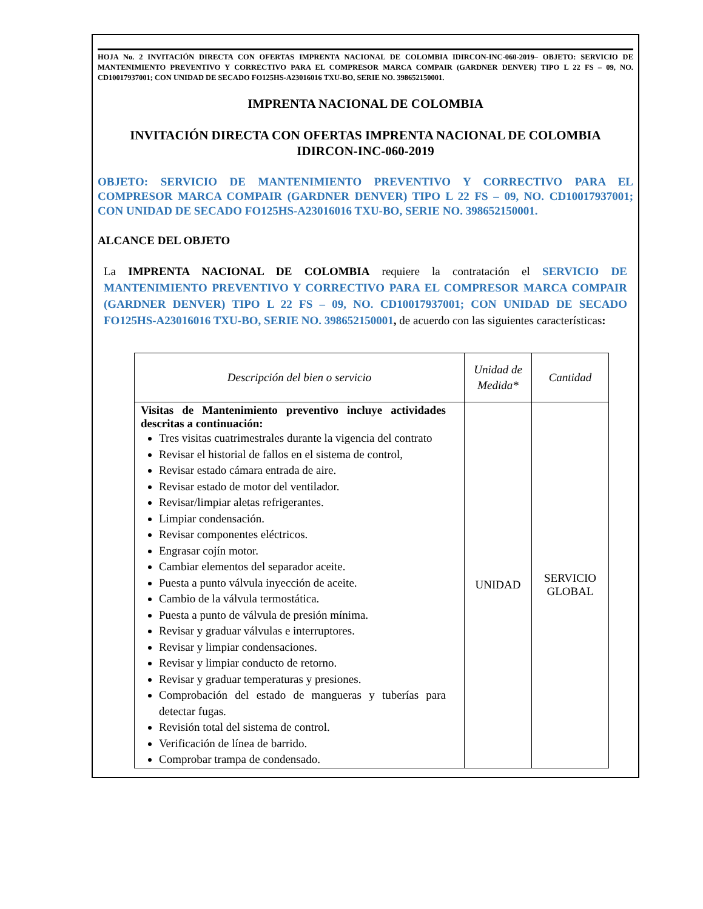HOJA No. 2 INVITACIÓN DIRECTA CON OFERTAS IMPRENTA NACIONAL DE COLOMBIA IDIRCON-INC-060-2019– OBJETO: SERVICIO DE MANTENIMIENTO PREVENTIVO Y CORRECTIVO PARA EL COMPRESOR MARCA COMPAIR (GARDNER DENVER) TIPO L 22 FS – 09, NO. CD10017937001; CON UNIDAD DE SECADO FO125HS-A23016016 TXU-BO, SERIE NO. 398652150001.
IMPRENTA NACIONAL DE COLOMBIA
INVITACIÓN DIRECTA CON OFERTAS IMPRENTA NACIONAL DE COLOMBIA
IDIRCON-INC-060-2019
OBJETO: SERVICIO DE MANTENIMIENTO PREVENTIVO Y CORRECTIVO PARA EL COMPRESOR MARCA COMPAIR (GARDNER DENVER) TIPO L 22 FS – 09, NO. CD10017937001; CON UNIDAD DE SECADO FO125HS-A23016016 TXU-BO, SERIE NO. 398652150001.
ALCANCE DEL OBJETO
La IMPRENTA NACIONAL DE COLOMBIA requiere la contratación el SERVICIO DE MANTENIMIENTO PREVENTIVO Y CORRECTIVO PARA EL COMPRESOR MARCA COMPAIR (GARDNER DENVER) TIPO L 22 FS – 09, NO. CD10017937001; CON UNIDAD DE SECADO FO125HS-A23016016 TXU-BO, SERIE NO. 398652150001, de acuerdo con las siguientes características:
| Descripción del bien o servicio | Unidad de Medida* | Cantidad |
| --- | --- | --- |
| Visitas de Mantenimiento preventivo incluye actividades descritas a continuación: Tres visitas cuatrimestrales durante la vigencia del contrato Revisar el historial de fallos en el sistema de control, Revisar estado cámara entrada de aire. Revisar estado de motor del ventilador. Revisar/limpiar aletas refrigerantes. Limpiar condensación. Revisar componentes eléctricos. Engrasar cojín motor. Cambiar elementos del separador aceite. Puesta a punto válvula inyección de aceite. Cambio de la válvula termostática. Puesta a punto de válvula de presión mínima. Revisar y graduar válvulas e interruptores. Revisar y limpiar condensaciones. Revisar y limpiar conducto de retorno. Revisar y graduar temperaturas y presiones. Comprobación del estado de mangueras y tuberías para detectar fugas. Revisión total del sistema de control. Verificación de línea de barrido. Comprobar trampa de condensado. | UNIDAD | SERVICIO GLOBAL |